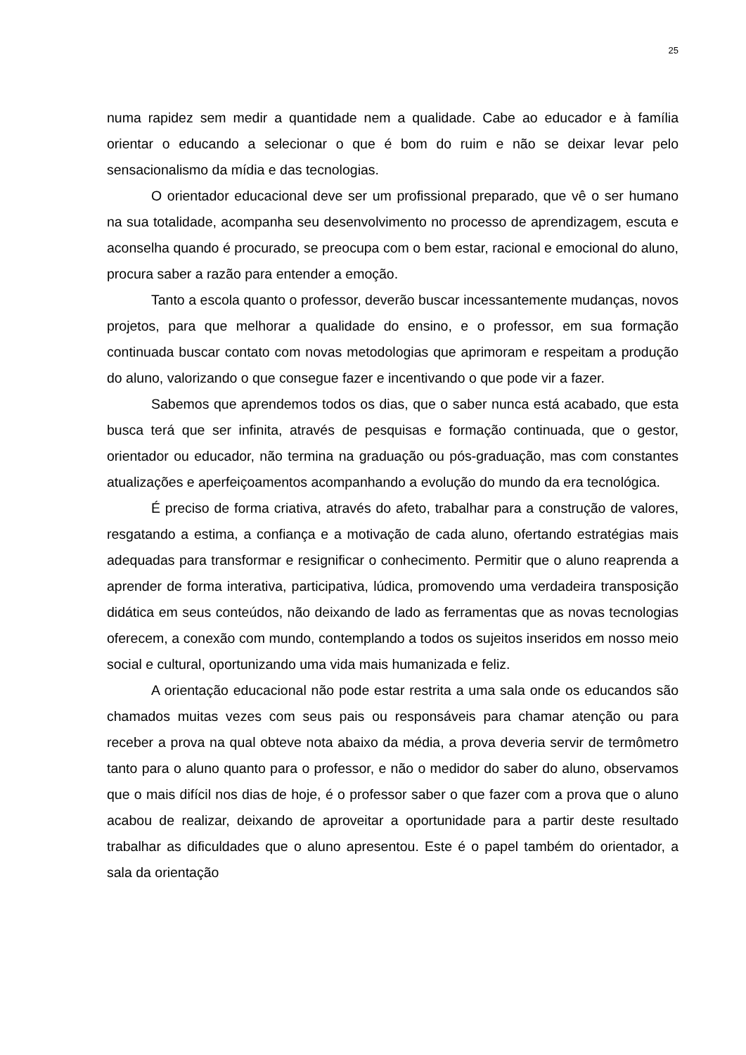25
numa rapidez sem medir a quantidade nem a qualidade. Cabe ao educador e à família orientar o educando a selecionar o que é bom do ruim e não se deixar levar pelo sensacionalismo da mídia e das tecnologias.
O orientador educacional deve ser um profissional preparado, que vê o ser humano na sua totalidade, acompanha seu desenvolvimento no processo de aprendizagem, escuta e aconselha quando é procurado, se preocupa com o bem estar, racional e emocional do aluno, procura saber a razão para entender a emoção.
Tanto a escola quanto o professor, deverão buscar incessantemente mudanças, novos projetos, para que melhorar a qualidade do ensino, e o professor, em sua formação continuada buscar contato com novas metodologias que aprimoram e respeitam a produção do aluno, valorizando o que consegue fazer e incentivando o que pode vir a fazer.
Sabemos que aprendemos todos os dias, que o saber nunca está acabado, que esta busca terá que ser infinita, através de pesquisas e formação continuada, que o gestor, orientador ou educador, não termina na graduação ou pós-graduação, mas com constantes atualizações e aperfeiçoamentos acompanhando a evolução do mundo da era tecnológica.
É preciso de forma criativa, através do afeto, trabalhar para a construção de valores, resgatando a estima, a confiança e a motivação de cada aluno, ofertando estratégias mais adequadas para transformar e resignificar o conhecimento. Permitir que o aluno reaprenda a aprender de forma interativa, participativa, lúdica, promovendo uma verdadeira transposição didática em seus conteúdos, não deixando de lado as ferramentas que as novas tecnologias oferecem, a conexão com mundo, contemplando a todos os sujeitos inseridos em nosso meio social e cultural, oportunizando uma vida mais humanizada e feliz.
A orientação educacional não pode estar restrita a uma sala onde os educandos são chamados muitas vezes com seus pais ou responsáveis para chamar atenção ou para receber a prova na qual obteve nota abaixo da média, a prova deveria servir de termômetro tanto para o aluno quanto para o professor, e não o medidor do saber do aluno, observamos que o mais difícil nos dias de hoje, é o professor saber o que fazer com a prova que o aluno acabou de realizar, deixando de aproveitar a oportunidade para a partir deste resultado trabalhar as dificuldades que o aluno apresentou. Este é o papel também do orientador, a sala da orientação